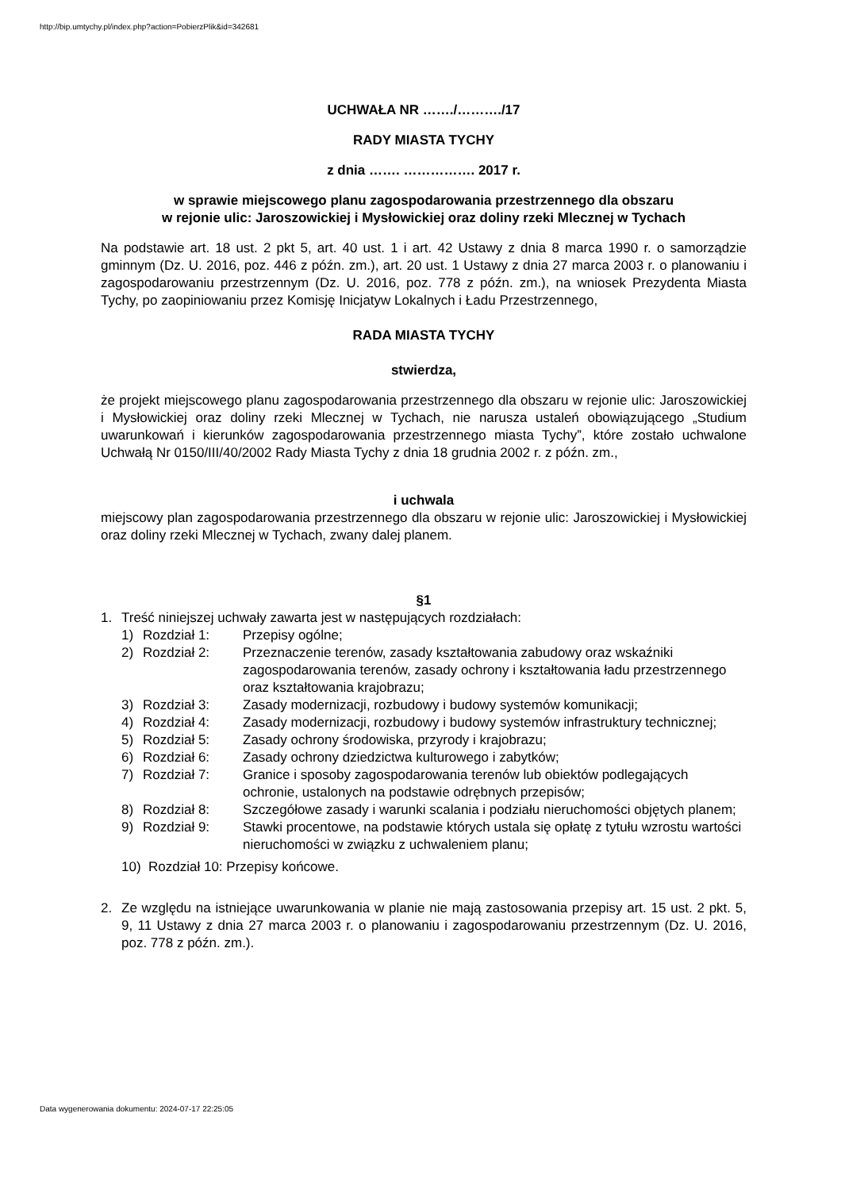http://bip.umtychy.pl/index.php?action=PobierzPlik&id=342681
UCHWAŁA NR ……./………./17
RADY MIASTA TYCHY
z dnia ……. ……………. 2017 r.
w sprawie miejscowego planu zagospodarowania przestrzennego dla obszaru
w rejonie ulic: Jaroszowickiej i Mysłowickiej oraz doliny rzeki Mlecznej w Tychach
Na podstawie art. 18 ust. 2 pkt 5, art. 40 ust. 1 i art. 42 Ustawy z dnia 8 marca 1990 r. o samorządzie gminnym (Dz. U. 2016, poz. 446 z późn. zm.), art. 20 ust. 1 Ustawy z dnia 27 marca 2003 r. o planowaniu i zagospodarowaniu przestrzennym (Dz. U. 2016, poz. 778 z późn. zm.), na wniosek Prezydenta Miasta Tychy, po zaopiniowaniu przez Komisję Inicjatyw Lokalnych i Ładu Przestrzennego,
RADA MIASTA TYCHY
stwierdza,
że projekt miejscowego planu zagospodarowania przestrzennego dla obszaru w rejonie ulic: Jaroszowickiej i Mysłowickiej oraz doliny rzeki Mlecznej w Tychach, nie narusza ustaleń obowiązującego „Studium uwarunkowań i kierunków zagospodarowania przestrzennego miasta Tychy”, które zostało uchwalone Uchwałą Nr 0150/III/40/2002 Rady Miasta Tychy z dnia 18 grudnia 2002 r. z późn. zm.,
i uchwala
miejscowy plan zagospodarowania przestrzennego dla obszaru w rejonie ulic: Jaroszowickiej i Mysłowickiej oraz doliny rzeki Mlecznej w Tychach, zwany dalej planem.
§1
1. Treść niniejszej uchwały zawarta jest w następujących rozdziałach:
1) Rozdział 1: Przepisy ogólne;
2) Rozdział 2: Przeznaczenie terenów, zasady kształtowania zabudowy oraz wskaźniki zagospodarowania terenów, zasady ochrony i kształtowania ładu przestrzennego oraz kształtowania krajobrazu;
3) Rozdział 3: Zasady modernizacji, rozbudowy i budowy systemów komunikacji;
4) Rozdział 4: Zasady modernizacji, rozbudowy i budowy systemów infrastruktury technicznej;
5) Rozdział 5: Zasady ochrony środowiska, przyrody i krajobrazu;
6) Rozdział 6: Zasady ochrony dziedzictwa kulturowego i zabytków;
7) Rozdział 7: Granice i sposoby zagospodarowania terenów lub obiektów podlegających ochronie, ustalonych na podstawie odrębnych przepisów;
8) Rozdział 8: Szczegółowe zasady i warunki scalania i podziału nieruchomości objętych planem;
9) Rozdział 9: Stawki procentowe, na podstawie których ustala się opłatę z tytułu wzrostu wartości nieruchomości w związku z uchwaleniem planu;
10) Rozdział 10: Przepisy końcowe.
2. Ze względu na istniejące uwarunkowania w planie nie mają zastosowania przepisy art. 15 ust. 2 pkt. 5, 9, 11 Ustawy z dnia 27 marca 2003 r. o planowaniu i zagospodarowaniu przestrzennym (Dz. U. 2016, poz. 778 z późn. zm.).
Data wygenerowania dokumentu: 2024-07-17 22:25:05